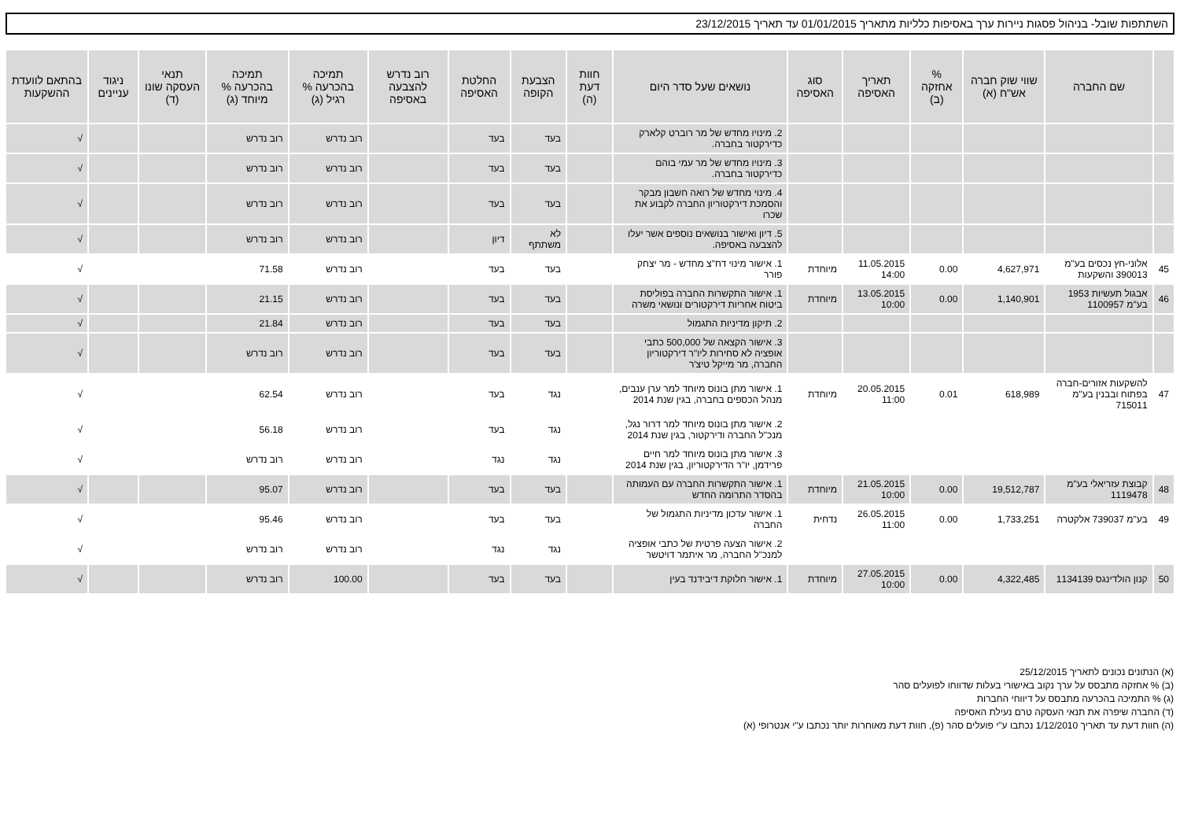השתתפות שובל- בניהול פסגות ניירות ערך באסיפות כלליות מתאריך 01/01/2015 עד תאריך 23/12/2015
| | שם החברה | שווי שוק חברה אש"ח (א) | % אחזקה (ב) | תאריך האסיפה | סוג האסיפה | נושאים שעל סדר היום | חוות דעת (ה) | הצבעת הקופה | החלטת האסיפה | רוב נדרש להצבעה באסיפה | תמיכה בהכרעה % רגיל (ג) | תמיכה בהכרעה % מיוחד (ג) | תנאי העסקה שונו (ד) | ניגוד עניינים | בהתאם לוועדת ההשקעות |
| --- | --- | --- | --- | --- | --- | --- | --- | --- | --- | --- | --- | --- | --- | --- | --- |
| | | | | | | 2. מינויו מחדש של מר רוברט קלארק כדירקטור בחברה. | | בעד | בעד | | רוב נדרש | רוב נדרש | | | √ |
| | | | | | | 3. מינויו מחדש של מר עמי בוהם כדירקטור בחברה. | | בעד | בעד | | רוב נדרש | רוב נדרש | | | √ |
| | | | | | | 4. מינוי מחדש של רואה חשבון מבקר והסמכת דירקטוריון החברה לקבוע את שכרו | | בעד | בעד | | רוב נדרש | רוב נדרש | | | √ |
| | | | | | | 5. דיון ואישור בנושאים נוספים אשר יעלו להצבעה באסיפה. | | לא משתתף | דיון | | רוב נדרש | רוב נדרש | | | √ |
| 45 | אלוני-חץ נכסים בע"מ 390013 והשקעות | 4,627,971 | 0.00 | 11.05.2015 14:00 | מיוחדת | 1. אישור מינוי דח"צ מחדש - מר יצחק פורר | | בעד | בעד | | רוב נדרש | 71.58 | | | √ |
| 46 | אבגול תעשיות 1953 בע"מ 1100957 | 1,140,901 | 0.00 | 13.05.2015 10:00 | מיוחדת | 1. אישור התקשרות החברה בפוליסת ביטוח אחריות דירקטורים ונושאי משרה | | בעד | בעד | | רוב נדרש | 21.15 | | | √ |
| | | | | | | 2. תיקון מדיניות התגמול | | בעד | בעד | | רוב נדרש | 21.84 | | | √ |
| | | | | | | 3. אישור הקצאה של 500,000 כתבי אופציה לא סחירות ליו"ר דירקטוריון החברה, מר מייקל טיצ'ר | | בעד | בעד | | רוב נדרש | רוב נדרש | | | √ |
| 47 | להשקעות אזורים-חברה בפתוח ובבנין בע"מ 715011 | 618,989 | 0.01 | 20.05.2015 11:00 | מיוחדת | 1. אישור מתן בונוס מיוחד למר ערן ענבים, מנהל הכספים בחברה, בגין שנת 2014 | | נגד | בעד | | רוב נדרש | 62.54 | | | √ |
| | | | | | | 2. אישור מתן בונוס מיוחד למר דרור נגל, מנכ"ל החברה ודירקטור, בגין שנת 2014 | | נגד | בעד | | רוב נדרש | 56.18 | | | √ |
| | | | | | | 3. אישור מתן בונוס מיוחד למר חיים פרידמן, יו"ר הדירקטוריון, בגין שנת 2014 | | נגד | נגד | | רוב נדרש | רוב נדרש | | | √ |
| 48 | קבוצת עזריאלי בע"מ 1119478 | 19,512,787 | 0.00 | 21.05.2015 10:00 | מיוחדת | 1. אישור התקשרות החברה עם העמותה בהסדר התרומה החדש | | בעד | בעד | | רוב נדרש | 95.07 | | | √ |
| 49 | בע"מ 739037 אלקטרה | 1,733,251 | 0.00 | 26.05.2015 11:00 | נדחית | 1. אישור עדכון מדיניות התגמול של החברה | | בעד | בעד | | רוב נדרש | 95.46 | | | √ |
| | | | | | | 2. אישור הצעה פרטית של כתבי אופציה למנכ"ל החברה, מר איתמר דויטשר | | נגד | נגד | | רוב נדרש | רוב נדרש | | | √ |
| 50 | קנון הולדינגס 1134139 | 4,322,485 | 0.00 | 27.05.2015 10:00 | מיוחדת | 1. אישור חלוקת דיבידנד בעין | | בעד | בעד | | 100.00 | רוב נדרש | | | √ |
(א) הנתונים נכונים לתאריך 25/12/2015
(ב) % אחזקה מתבסס על ערך נקוב באישורי בעלות שדווחו לפועלים סהר
(ג) % התמיכה בהכרעה מתבסס על דיווחי החברות
(ד) החברה שיפרה את תנאי העסקה טרם נעילת האסיפה
(ה) חוות דעת עד תאריך 1/12/2010 נכתבו ע"י פועלים סהר (פ), חוות דעת מאוחרות יותר נכתבו ע"י אנטרופי (א)